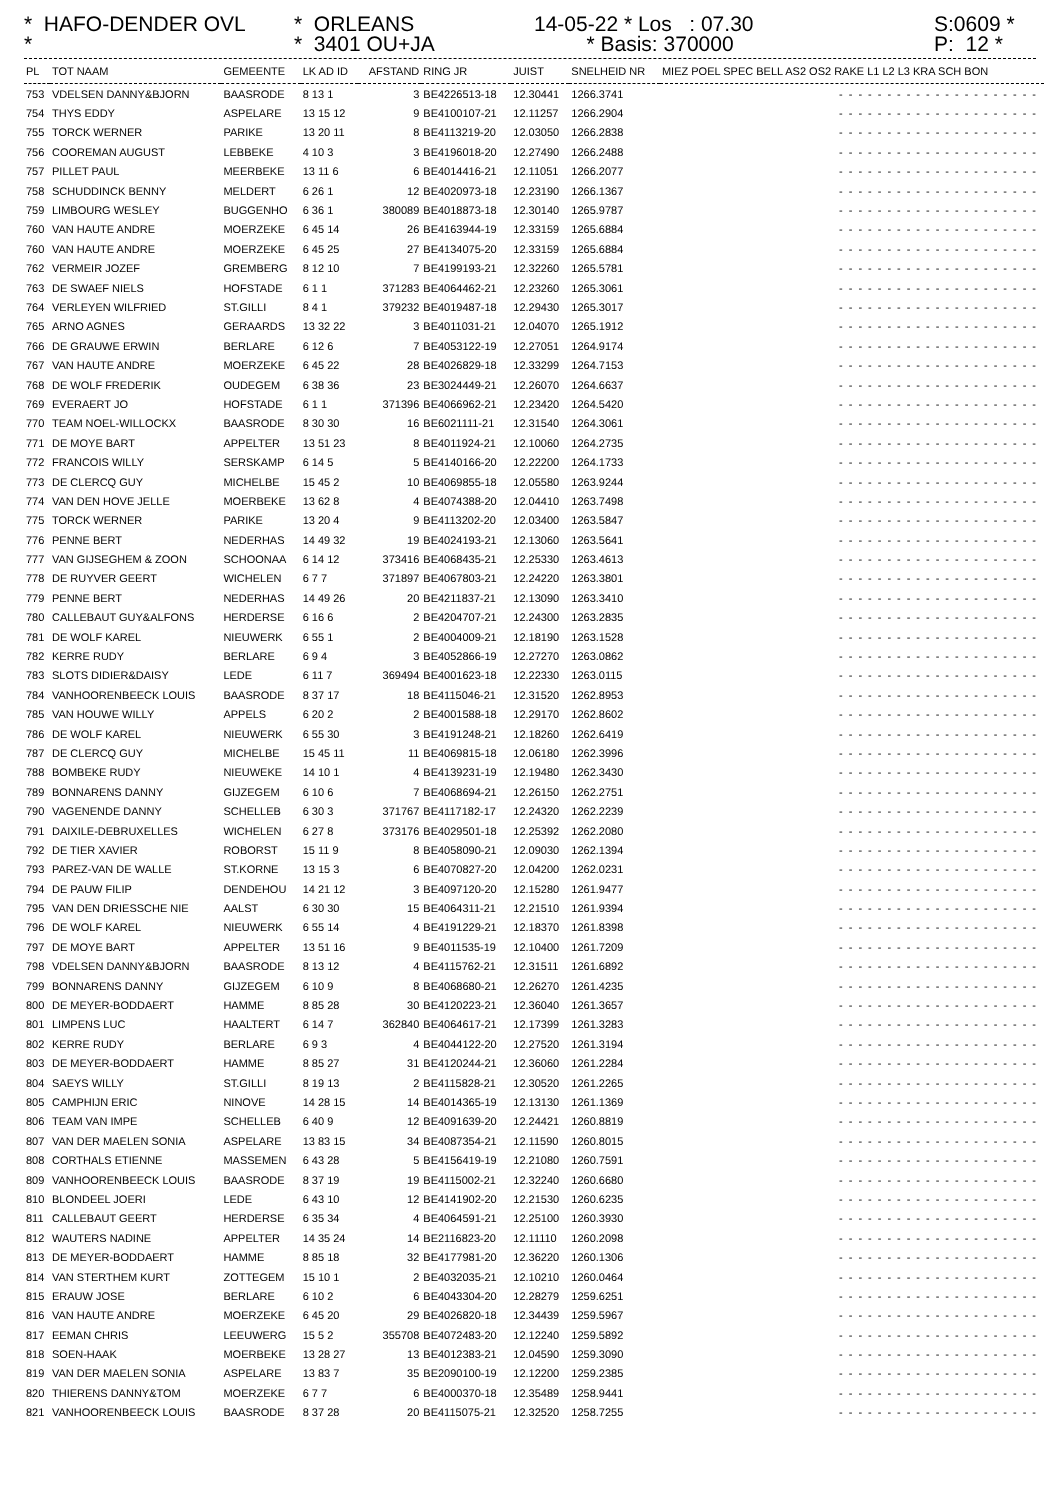* HAFO-DENDER OVL *
* ORLEANS * 3401 OU+JA
14-05-22 * Los : 07.30 * Basis: 370000
S:0609 * P: 12 *
| PL | TOT NAAM | GEMEENTE | LK AD ID | AFSTAND | RING JR | JUIST | SNELHEID NR | MIEZ POEL SPEC BELL AS2 OS2 RAKE L1 L2 L3 KRA SCH BON |
| --- | --- | --- | --- | --- | --- | --- | --- | --- |
| 753 | VDELSEN DANNY&BJORN | BAASRODE | 8 13 1 | 3 | BE4226513-18 | 12.30441 | 1266.3741 | --------------------- |
| 754 | THYS EDDY | ASPELARE | 13 15 12 | 9 | BE4100107-21 | 12.11257 | 1266.2904 | --------------------- |
| 755 | TORCK WERNER | PARIKE | 13 20 11 | 8 | BE4113219-20 | 12.03050 | 1266.2838 | --------------------- |
| 756 | COOREMAN AUGUST | LEBBEKE | 4 10 3 | 3 | BE4196018-20 | 12.27490 | 1266.2488 | --------------------- |
| 757 | PILLET PAUL | MEERBEKE | 13 11 6 | 6 | BE4014416-21 | 12.11051 | 1266.2077 | --------------------- |
| 758 | SCHUDDINCK BENNY | MELDERT | 6 26 1 | 12 | BE4020973-18 | 12.23190 | 1266.1367 | --------------------- |
| 759 | LIMBOURG WESLEY | BUGGENHO | 6 36 1 | 380089 | BE4018873-18 | 12.30140 | 1265.9787 | --------------------- |
| 760 | VAN HAUTE ANDRE | MOERZEKE | 6 45 14 | 26 | BE4163944-19 | 12.33159 | 1265.6884 | --------------------- |
| 760 | VAN HAUTE ANDRE | MOERZEKE | 6 45 25 | 27 | BE4134075-20 | 12.33159 | 1265.6884 | --------------------- |
| 762 | VERMEIR JOZEF | GREMBERG | 8 12 10 | 7 | BE4199193-21 | 12.32260 | 1265.5781 | --------------------- |
| 763 | DE SWAEF NIELS | HOFSTADE | 6 1 1 | 371283 | BE4064462-21 | 12.23260 | 1265.3061 | --------------------- |
| 764 | VERLEYEN WILFRIED | ST.GILLI | 8 4 1 | 379232 | BE4019487-18 | 12.29430 | 1265.3017 | --------------------- |
| 765 | ARNO AGNES | GERAARDS | 13 32 22 | 3 | BE4011031-21 | 12.04070 | 1265.1912 | --------------------- |
| 766 | DE GRAUWE ERWIN | BERLARE | 6 12 6 | 7 | BE4053122-19 | 12.27051 | 1264.9174 | --------------------- |
| 767 | VAN HAUTE ANDRE | MOERZEKE | 6 45 22 | 28 | BE4026829-18 | 12.33299 | 1264.7153 | --------------------- |
| 768 | DE WOLF FREDERIK | OUDEGEM | 6 38 36 | 23 | BE3024449-21 | 12.26070 | 1264.6637 | --------------------- |
| 769 | EVERAERT JO | HOFSTADE | 6 1 1 | 371396 | BE4066962-21 | 12.23420 | 1264.5420 | --------------------- |
| 770 | TEAM NOEL-WILLOCKX | BAASRODE | 8 30 30 | 16 | BE6021111-21 | 12.31540 | 1264.3061 | --------------------- |
| 771 | DE MOYE BART | APPELTER | 13 51 23 | 8 | BE4011924-21 | 12.10060 | 1264.2735 | --------------------- |
| 772 | FRANCOIS WILLY | SERSKAMP | 6 14 5 | 5 | BE4140166-20 | 12.22200 | 1264.1733 | --------------------- |
| 773 | DE CLERCQ GUY | MICHELBE | 15 45 2 | 10 | BE4069855-18 | 12.05580 | 1263.9244 | --------------------- |
| 774 | VAN DEN HOVE JELLE | MOERBEKE | 13 62 8 | 4 | BE4074388-20 | 12.04410 | 1263.7498 | --------------------- |
| 775 | TORCK WERNER | PARIKE | 13 20 4 | 9 | BE4113202-20 | 12.03400 | 1263.5847 | --------------------- |
| 776 | PENNE BERT | NEDERHAS | 14 49 32 | 19 | BE4024193-21 | 12.13060 | 1263.5641 | --------------------- |
| 777 | VAN GIJSEGHEM & ZOON | SCHOONAA | 6 14 12 | 373416 | BE4068435-21 | 12.25330 | 1263.4613 | --------------------- |
| 778 | DE RUYVER GEERT | WICHELEN | 6 7 7 | 371897 | BE4067803-21 | 12.24220 | 1263.3801 | --------------------- |
| 779 | PENNE BERT | NEDERHAS | 14 49 26 | 20 | BE4211837-21 | 12.13090 | 1263.3410 | --------------------- |
| 780 | CALLEBAUT GUY&ALFONS | HERDERSE | 6 16 6 | 2 | BE4204707-21 | 12.24300 | 1263.2835 | --------------------- |
| 781 | DE WOLF KAREL | NIEUWERK | 6 55 1 | 2 | BE4004009-21 | 12.18190 | 1263.1528 | --------------------- |
| 782 | KERRE RUDY | BERLARE | 6 9 4 | 3 | BE4052866-19 | 12.27270 | 1263.0862 | --------------------- |
| 783 | SLOTS DIDIER&DAISY | LEDE | 6 11 7 | 369494 | BE4001623-18 | 12.22330 | 1263.0115 | --------------------- |
| 784 | VANHOORENBEECK LOUIS | BAASRODE | 8 37 17 | 18 | BE4115046-21 | 12.31520 | 1262.8953 | --------------------- |
| 785 | VAN HOUWE WILLY | APPELS | 6 20 2 | 2 | BE4001588-18 | 12.29170 | 1262.8602 | --------------------- |
| 786 | DE WOLF KAREL | NIEUWERK | 6 55 30 | 3 | BE4191248-21 | 12.18260 | 1262.6419 | --------------------- |
| 787 | DE CLERCQ GUY | MICHELBE | 15 45 11 | 11 | BE4069815-18 | 12.06180 | 1262.3996 | --------------------- |
| 788 | BOMBEKE RUDY | NIEUWEKE | 14 10 1 | 4 | BE4139231-19 | 12.19480 | 1262.3430 | --------------------- |
| 789 | BONNARENS DANNY | GIJZEGEM | 6 10 6 | 7 | BE4068694-21 | 12.26150 | 1262.2751 | --------------------- |
| 790 | VAGENENDE DANNY | SCHELLEB | 6 30 3 | 371767 | BE4117182-17 | 12.24320 | 1262.2239 | --------------------- |
| 791 | DAIXILE-DEBRUXELLES | WICHELEN | 6 27 8 | 373176 | BE4029501-18 | 12.25392 | 1262.2080 | --------------------- |
| 792 | DE TIER XAVIER | ROBORST | 15 11 9 | 8 | BE4058090-21 | 12.09030 | 1262.1394 | --------------------- |
| 793 | PAREZ-VAN DE WALLE | ST.KORNE | 13 15 3 | 6 | BE4070827-20 | 12.04200 | 1262.0231 | --------------------- |
| 794 | DE PAUW FILIP | DENDEHOU | 14 21 12 | 3 | BE4097120-20 | 12.15280 | 1261.9477 | --------------------- |
| 795 | VAN DEN DRIESSCHE NIE | AALST | 6 30 30 | 15 | BE4064311-21 | 12.21510 | 1261.9394 | --------------------- |
| 796 | DE WOLF KAREL | NIEUWERK | 6 55 14 | 4 | BE4191229-21 | 12.18370 | 1261.8398 | --------------------- |
| 797 | DE MOYE BART | APPELTER | 13 51 16 | 9 | BE4011535-19 | 12.10400 | 1261.7209 | --------------------- |
| 798 | VDELSEN DANNY&BJORN | BAASRODE | 8 13 12 | 4 | BE4115762-21 | 12.31511 | 1261.6892 | --------------------- |
| 799 | BONNARENS DANNY | GIJZEGEM | 6 10 9 | 8 | BE4068680-21 | 12.26270 | 1261.4235 | --------------------- |
| 800 | DE MEYER-BODDAERT | HAMME | 8 85 28 | 30 | BE4120223-21 | 12.36040 | 1261.3657 | --------------------- |
| 801 | LIMPENS LUC | HAALTERT | 6 14 7 | 362840 | BE4064617-21 | 12.17399 | 1261.3283 | --------------------- |
| 802 | KERRE RUDY | BERLARE | 6 9 3 | 4 | BE4044122-20 | 12.27520 | 1261.3194 | --------------------- |
| 803 | DE MEYER-BODDAERT | HAMME | 8 85 27 | 31 | BE4120244-21 | 12.36060 | 1261.2284 | --------------------- |
| 804 | SAEYS WILLY | ST.GILLI | 8 19 13 | 2 | BE4115828-21 | 12.30520 | 1261.2265 | --------------------- |
| 805 | CAMPHIJN ERIC | NINOVE | 14 28 15 | 14 | BE4014365-19 | 12.13130 | 1261.1369 | --------------------- |
| 806 | TEAM VAN IMPE | SCHELLEB | 6 40 9 | 12 | BE4091639-20 | 12.24421 | 1260.8819 | --------------------- |
| 807 | VAN DER MAELEN SONIA | ASPELARE | 13 83 15 | 34 | BE4087354-21 | 12.11590 | 1260.8015 | --------------------- |
| 808 | CORTHALS ETIENNE | MASSEMEN | 6 43 28 | 5 | BE4156419-19 | 12.21080 | 1260.7591 | --------------------- |
| 809 | VANHOORENBEECK LOUIS | BAASRODE | 8 37 19 | 19 | BE4115002-21 | 12.32240 | 1260.6680 | --------------------- |
| 810 | BLONDEEL JOERI | LEDE | 6 43 10 | 12 | BE4141902-20 | 12.21530 | 1260.6235 | --------------------- |
| 811 | CALLEBAUT GEERT | HERDERSE | 6 35 34 | 4 | BE4064591-21 | 12.25100 | 1260.3930 | --------------------- |
| 812 | WAUTERS NADINE | APPELTER | 14 35 24 | 14 | BE2116823-20 | 12.11110 | 1260.2098 | --------------------- |
| 813 | DE MEYER-BODDAERT | HAMME | 8 85 18 | 32 | BE4177981-20 | 12.36220 | 1260.1306 | --------------------- |
| 814 | VAN STERTHEM KURT | ZOTTEGEM | 15 10 1 | 2 | BE4032035-21 | 12.10210 | 1260.0464 | --------------------- |
| 815 | ERAUW JOSE | BERLARE | 6 10 2 | 6 | BE4043304-20 | 12.28279 | 1259.6251 | --------------------- |
| 816 | VAN HAUTE ANDRE | MOERZEKE | 6 45 20 | 29 | BE4026820-18 | 12.34439 | 1259.5967 | --------------------- |
| 817 | EEMAN CHRIS | LEEUWERG | 15 5 2 | 355708 | BE4072483-20 | 12.12240 | 1259.5892 | --------------------- |
| 818 | SOEN-HAAK | MOERBEKE | 13 28 27 | 13 | BE4012383-21 | 12.04590 | 1259.3090 | --------------------- |
| 819 | VAN DER MAELEN SONIA | ASPELARE | 13 83 7 | 35 | BE2090100-19 | 12.12200 | 1259.2385 | --------------------- |
| 820 | THIERENS DANNY&TOM | MOERZEKE | 6 7 7 | 6 | BE4000370-18 | 12.35489 | 1258.9441 | --------------------- |
| 821 | VANHOORENBEECK LOUIS | BAASRODE | 8 37 28 | 20 | BE4115075-21 | 12.32520 | 1258.7255 | --------------------- |